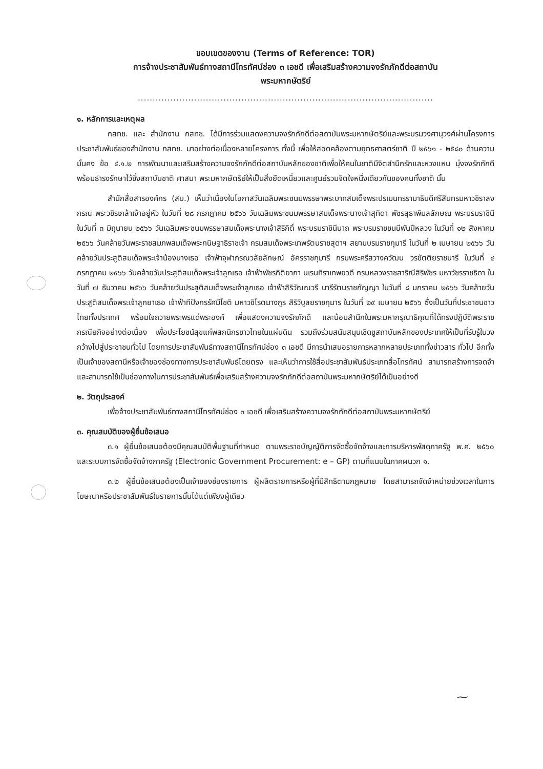ขอบเขตของงาน (Terms of Reference: TOR)
การจ้างประชาสัมพันธ์ทางสถานีโทรทัศน์ช่อง ๓ เอชดี เพื่อเสริมสร้างความจงรักภักดีต่อสถาบัน
พระมหากษัตริย์
....................................................................................................
๑. หลักการและเหตุผล
กสทช. และ สำนักงาน กสทช. ได้มีการร่วมแสดงความจงรักภักดีต่อสถาบันพระมหากษัตริย์และพระบรมวงศานุวงศ์ผ่านโครงการประชาสัมพันธ์ของสำนักงาน กสทช. มาอย่างต่อเนื่องหลายโครงการ ทั้งนี้ เพื่อให้สอดคล้องตามยุทธศาสตร์ชาติ ปี ๒๕๖๑ - ๒๕๘๐ ด้านความมั่นคง ข้อ ๔.๑.๒ การพัฒนาและเสริมสร้างความจงรักภักดีต่อสถาบันหลักของชาติเพื่อให้คนในชาติมีจิตสำนึกรักและหวงแหน มุ่งจงรักภักดี พร้อมธำรงรักษาไว้ซึ่งสถาบันชาติ ศาสนา พระมหากษัตริย์ให้เป็นสิ่งยึดเหนี่ยวและศูนย์รวมจิตใจหนึ่งเดียวกันของคนทั้งชาติ นั้น
สำนักสื่อสารองค์กร (สบ.) เห็นว่าเนื่องในโอกาสวันเฉลิมพระชนมพรรษาพระบาทสมเด็จพระปรเมนทรรามาธิบดีศรีสินทรมหาวชิราลงกรณ พระวชิรเกล้าเจ้าอยู่หัว ในวันที่ ๒๘ กรกฎาคม ๒๕๖๖ วันเฉลิมพระชนมพรรษาสมเด็จพระนางเจ้าสุทิดา พัชรสุธาพิมลลักษณ พระบรมราชินี ในวันที่ ๓ มิถุนายน ๒๕๖๖ วันเฉลิมพระชนมพรรษาสมเด็จพระนางเจ้าสิริกิติ์ พระบรมราชินีนาถ พระบรมราชชนนีพันปีหลวง ในวันที่ ๑๒ สิงหาคม ๒๕๖๖ วันคล้ายวันพระราชสมภพสมเด็จพระกนิษฐาธิราชเจ้า กรมสมเด็จพระเทพรัตนราชสุดาฯ สยามบรมราชกุมารี ในวันที่ ๒ เมษายน ๒๕๖๖ วันคล้ายวันประสูติสมเด็จพระเจ้าน้องนางเธอ เจ้าฟ้าจุฬาภรณวลัยลักษณ์ อัครราชกุมารี กรมพระศรีสวางควัฒน วรขัตติยราชนารี ในวันที่ ๔ กรกฎาคม ๒๕๖๖ วันคล้ายวันประสูติสมเด็จพระเจ้าลูกเธอ เจ้าฟ้าพัชรกิติยาภา นเรนทิราเทพยวดี กรมหลวงราชสาริณีสิริพัชร มหาวัชรราชธิดา ในวันที่ ๗ ธันวาคม ๒๕๖๖ วันคล้ายวันประสูติสมเด็จพระเจ้าลูกเธอ เจ้าฟ้าสิริวัณณวรี นารีรัตนราชกัญญา ในวันที่ ๘ มกราคม ๒๕๖๖ วันคล้ายวันประสูติสมเด็จพระเจ้าลูกยาเธอ เจ้าฟ้าทีปังกรรัศมีโชติ มหาวชิโรตมางกูร สิริวิบูลยราชกุมาร ในวันที่ ๒๙ เมษายน ๒๕๖๖ ซึ่งเป็นวันที่ประชาชนชาวไทยทั้งประเทศ พร้อมใจถวายพระพรแด่พระองค์ เพื่อแสดงความจงรักภักดี และน้อมสำนึกในพระมหากรุณาธิคุณที่ได้ทรงปฏิบัติพระราชกรณียกิจอย่างต่อเนื่อง เพื่อประโยชน์สุขแก่พสกนิกรชาวไทยในแผ่นดิน รวมถึงร่วมสนับสนุนเชิดชูสถาบันหลักของประเทศให้เป็นที่รับรู้ในวงกว้างไปสู่ประชาชนทั่วไป โดยการประชาสัมพันธ์ทางสถานีโทรทัศน์ช่อง ๓ เอชดี มีการนำเสนอรายการหลากหลายประเภททั้งข่าวสาร ทั่วไป อีกทั้งเป็นเจ้าของสถานีหรือเจ้าของช่องทางการประชาสัมพันธ์โดยตรง และเห็นว่าการใช้สื่อประชาสัมพันธ์ประเภทสื่อโทรทัศน์ สามารถสร้างการจดจำ และสามารถใช้เป็นช่องทางในการประชาสัมพันธ์เพื่อเสริมสร้างความจงรักภักดีต่อสถาบันพระมหากษัตริย์ได้เป็นอย่างดี
๒. วัตถุประสงค์
เพื่อจ้างประชาสัมพันธ์ทางสถานีโทรทัศน์ช่อง ๓ เอชดี เพื่อเสริมสร้างความจงรักภักดีต่อสถาบันพระมหากษัตริย์
๓. คุณสมบัติของผู้ยื่นข้อเสนอ
๓.๑ ผู้ยื่นข้อเสนอต้องมีคุณสมบัติพื้นฐานที่กำหนด ตามพระราชบัญญัติการจัดซื้อจัดจ้างและการบริหารพัสดุภาครัฐ พ.ศ. ๒๕๖๐ และระบบการจัดซื้อจัดจ้างภาครัฐ (Electronic Government Procurement: e – GP) ตามที่แนบในภาคผนวก ๑.
๓.๒ ผู้ยื่นข้อเสนอต้องเป็นเจ้าของช่องรายการ ผู้ผลิตรายการหรือผู้ที่มีสิทธิตามกฎหมาย โดยสามารถจัดจำหน่ายช่วงเวลาในการโฆษณาหรือประชาสัมพันธ์ในรายการนั้นได้แต่เพียงผู้เดียว
⁓